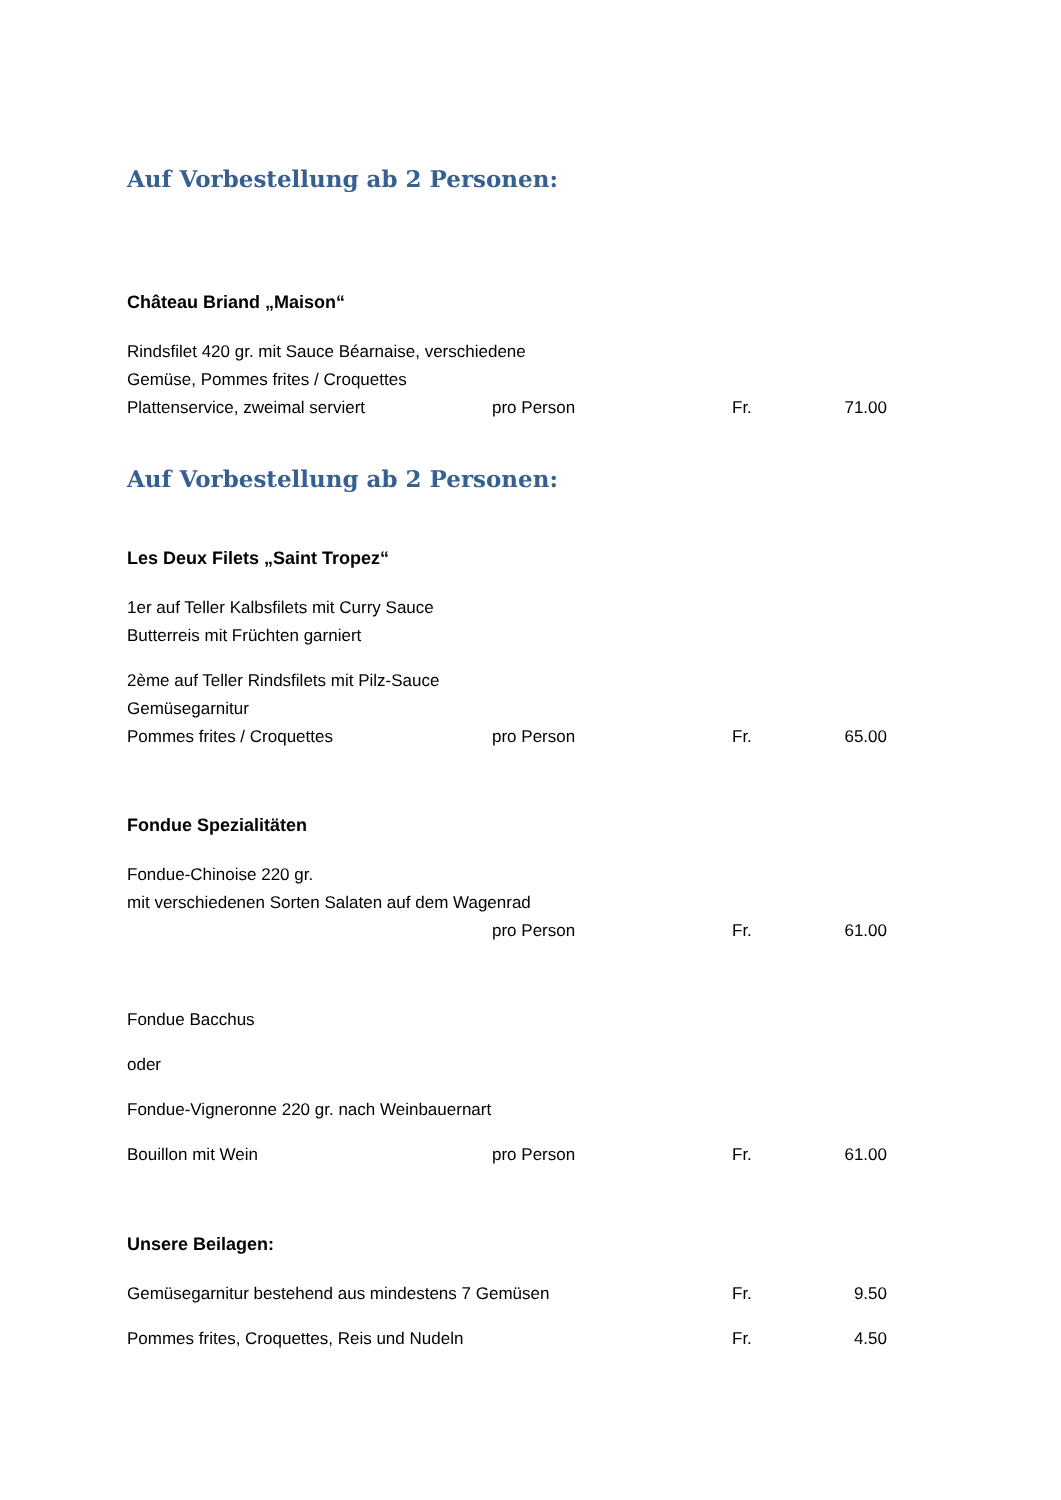Auf Vorbestellung ab 2 Personen:
Château Briand „Maison“
Rindsfilet 420 gr. mit Sauce Béarnaise, verschiedene
Gemüse, Pommes frites / Croquettes
Plattenservice, zweimal serviert pro Person Fr. 71.00
Auf Vorbestellung ab 2 Personen:
Les Deux Filets „Saint Tropez“
1er auf Teller Kalbsfilets mit Curry Sauce
Butterreis mit Früchten garniert
2ème auf Teller Rindsfilets mit Pilz-Sauce
Gemüsegarnitur
Pommes frites / Croquettes pro Person Fr. 65.00
Fondue Spezialitäten
Fondue-Chinoise 220 gr.
mit verschiedenen Sorten Salaten auf dem Wagenrad
pro Person Fr. 61.00
Fondue Bacchus
oder
Fondue-Vigneronne 220 gr. nach Weinbauernart
Bouillon mit Wein pro Person Fr. 61.00
Unsere Beilagen:
Gemüsegarnitur bestehend aus mindestens 7 Gemüsen Fr. 9.50
Pommes frites, Croquettes, Reis und Nudeln Fr. 4.50